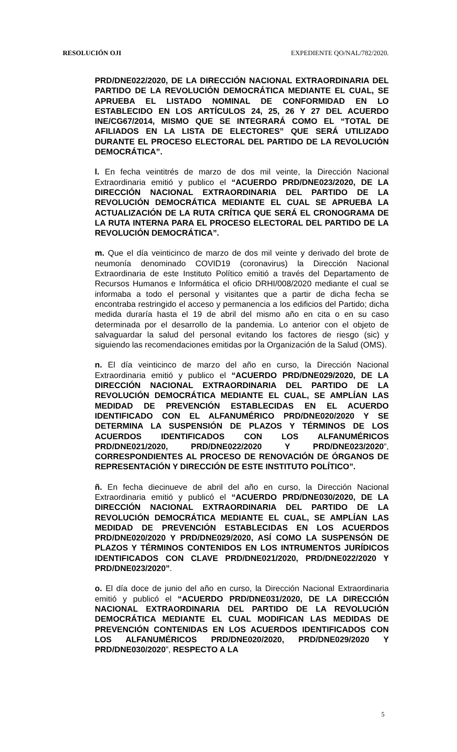RESOLUCIÓN OJI EXPEDIENTE QO/NAL/782/2020.
PRD/DNE022/2020, DE LA DIRECCIÓN NACIONAL EXTRAORDINARIA DEL PARTIDO DE LA REVOLUCIÓN DEMOCRÁTICA MEDIANTE EL CUAL, SE APRUEBA EL LISTADO NOMINAL DE CONFORMIDAD EN LO ESTABLECIDO EN LOS ARTÍCULOS 24, 25, 26 Y 27 DEL ACUERDO INE/CG67/2014, MISMO QUE SE INTEGRARÁ COMO EL “TOTAL DE AFILIADOS EN LA LISTA DE ELECTORES” QUE SERÁ UTILIZADO DURANTE EL PROCESO ELECTORAL DEL PARTIDO DE LA REVOLUCIÓN DEMOCRÁTICA”.
l. En fecha veintitrés de marzo de dos mil veinte, la Dirección Nacional Extraordinaria emitió y publico el “ACUERDO PRD/DNE023/2020, DE LA DIRECCIÓN NACIONAL EXTRAORDINARIA DEL PARTIDO DE LA REVOLUCIÓN DEMOCRÁTICA MEDIANTE EL CUAL SE APRUEBA LA ACTUALIZACIÓN DE LA RUTA CRÍTICA QUE SERÁ EL CRONOGRAMA DE LA RUTA INTERNA PARA EL PROCESO ELECTORAL DEL PARTIDO DE LA REVOLUCIÓN DEMOCRÁTICA”.
m. Que el día veinticinco de marzo de dos mil veinte y derivado del brote de neumonía denominado COVID19 (coronavirus) la Dirección Nacional Extraordinaria de este Instituto Político emitió a través del Departamento de Recursos Humanos e Informática el oficio DRHI/008/2020 mediante el cual se informaba a todo el personal y visitantes que a partir de dicha fecha se encontraba restringido el acceso y permanencia a los edificios del Partido; dicha medida duraría hasta el 19 de abril del mismo año en cita o en su caso determinada por el desarrollo de la pandemia. Lo anterior con el objeto de salvaguardar la salud del personal evitando los factores de riesgo (sic) y siguiendo las recomendaciones emitidas por la Organización de la Salud (OMS).
n. El día veinticinco de marzo del año en curso, la Dirección Nacional Extraordinaria emitió y publico el “ACUERDO PRD/DNE029/2020, DE LA DIRECCIÓN NACIONAL EXTRAORDINARIA DEL PARTIDO DE LA REVOLUCIÓN DEMOCRÁTICA MEDIANTE EL CUAL, SE AMPLÍAN LAS MEDIDAD DE PREVENCIÓN ESTABLECIDAS EN EL ACUERDO IDENTIFICADO CON EL ALFANUMÉRICO PRD/DNE020/2020 Y SE DETERMINA LA SUSPENSIÓN DE PLAZOS Y TÉRMINOS DE LOS ACUERDOS IDENTIFICADOS CON LOS ALFANUMÉRICOS PRD/DNE021/2020, PRD/DNE022/2020 Y PRD/DNE023/2020”, CORRESPONDIENTES AL PROCESO DE RENOVACIÓN DE ÓRGANOS DE REPRESENTACIÓN Y DIRECCIÓN DE ESTE INSTITUTO POLÍTICO”.
ñ. En fecha diecinueve de abril del año en curso, la Dirección Nacional Extraordinaria emitió y publicó el “ACUERDO PRD/DNE030/2020, DE LA DIRECCIÓN NACIONAL EXTRAORDINARIA DEL PARTIDO DE LA REVOLUCIÓN DEMOCRÁTICA MEDIANTE EL CUAL, SE AMPLÍAN LAS MEDIDAD DE PREVENCIÓN ESTABLECIDAS EN LOS ACUERDOS PRD/DNE020/2020 Y PRD/DNE029/2020, ASÍ COMO LA SUSPENSÓN DE PLAZOS Y TÉRMINOS CONTENIDOS EN LOS INTRUMENTOS JURÍDICOS IDENTIFICADOS CON CLAVE PRD/DNE021/2020, PRD/DNE022/2020 Y PRD/DNE023/2020”.
o. El día doce de junio del año en curso, la Dirección Nacional Extraordinaria emitió y publicó el “ACUERDO PRD/DNE031/2020, DE LA DIRECCIÓN NACIONAL EXTRAORDINARIA DEL PARTIDO DE LA REVOLUCIÓN DEMOCRÁTICA MEDIANTE EL CUAL MODIFICAN LAS MEDIDAS DE PREVENCIÓN CONTENIDAS EN LOS ACUERDOS IDENTIFICADOS CON LOS ALFANUMÉRICOS PRD/DNE020/2020, PRD/DNE029/2020 Y PRD/DNE030/2020”, RESPECTO A LA
5